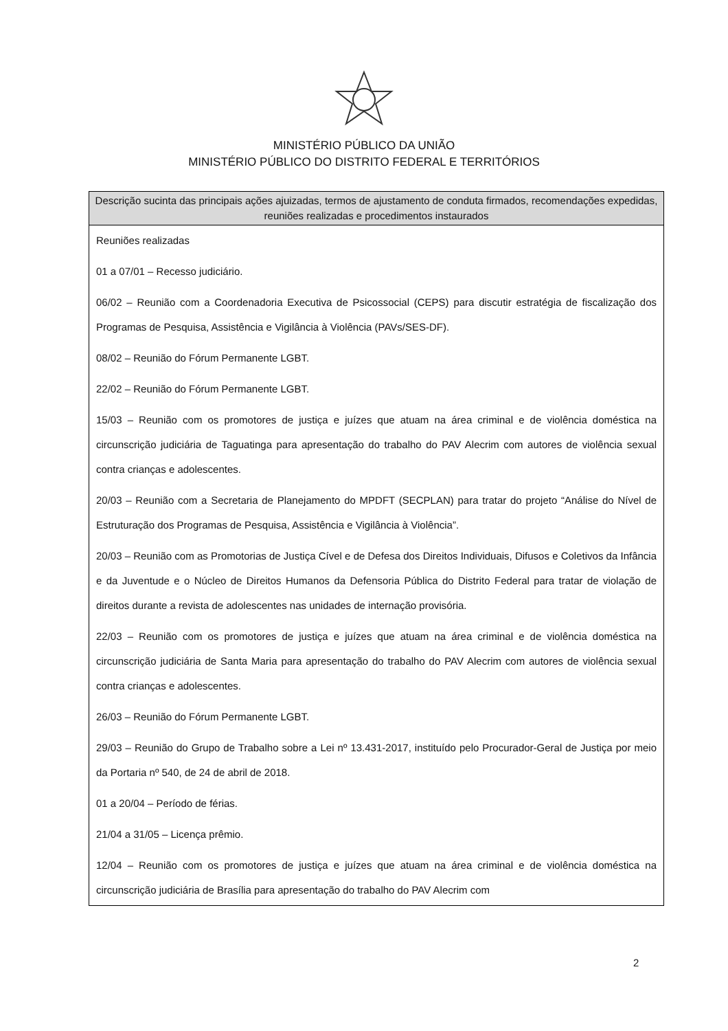MINISTÉRIO PÚBLICO DA UNIÃO
MINISTÉRIO PÚBLICO DO DISTRITO FEDERAL E TERRITÓRIOS
| Descrição sucinta das principais ações ajuizadas, termos de ajustamento de conduta firmados, recomendações expedidas, reuniões realizadas e procedimentos instaurados |
| --- |
| Reuniões realizadas 01 a 07/01 – Recesso judiciário. 06/02 – Reunião com a Coordenadoria Executiva de Psicossocial (CEPS) para discutir estratégia de fiscalização dos Programas de Pesquisa, Assistência e Vigilância à Violência (PAVs/SES-DF). 08/02 – Reunião do Fórum Permanente LGBT. 22/02 – Reunião do Fórum Permanente LGBT. 15/03 – Reunião com os promotores de justiça e juízes que atuam na área criminal e de violência doméstica na circunscrição judiciária de Taguatinga para apresentação do trabalho do PAV Alecrim com autores de violência sexual contra crianças e adolescentes. 20/03 – Reunião com a Secretaria de Planejamento do MPDFT (SECPLAN) para tratar do projeto “Análise do Nível de Estruturação dos Programas de Pesquisa, Assistência e Vigilância à Violência”. 20/03 – Reunião com as Promotorias de Justiça Cível e de Defesa dos Direitos Individuais, Difusos e Coletivos da Infância e da Juventude e o Núcleo de Direitos Humanos da Defensoria Pública do Distrito Federal para tratar de violação de direitos durante a revista de adolescentes nas unidades de internação provisória. 22/03 – Reunião com os promotores de justiça e juízes que atuam na área criminal e de violência doméstica na circunscrição judiciária de Santa Maria para apresentação do trabalho do PAV Alecrim com autores de violência sexual contra crianças e adolescentes. 26/03 – Reunião do Fórum Permanente LGBT. 29/03 – Reunião do Grupo de Trabalho sobre a Lei nº 13.431-2017, instituído pelo Procurador-Geral de Justiça por meio da Portaria nº 540, de 24 de abril de 2018. 01 a 20/04 – Período de férias. 21/04 a 31/05 – Licença prêmio. 12/04 – Reunião com os promotores de justiça e juízes que atuam na área criminal e de violência doméstica na circunscrição judiciária de Brasília para apresentação do trabalho do PAV Alecrim com |
2